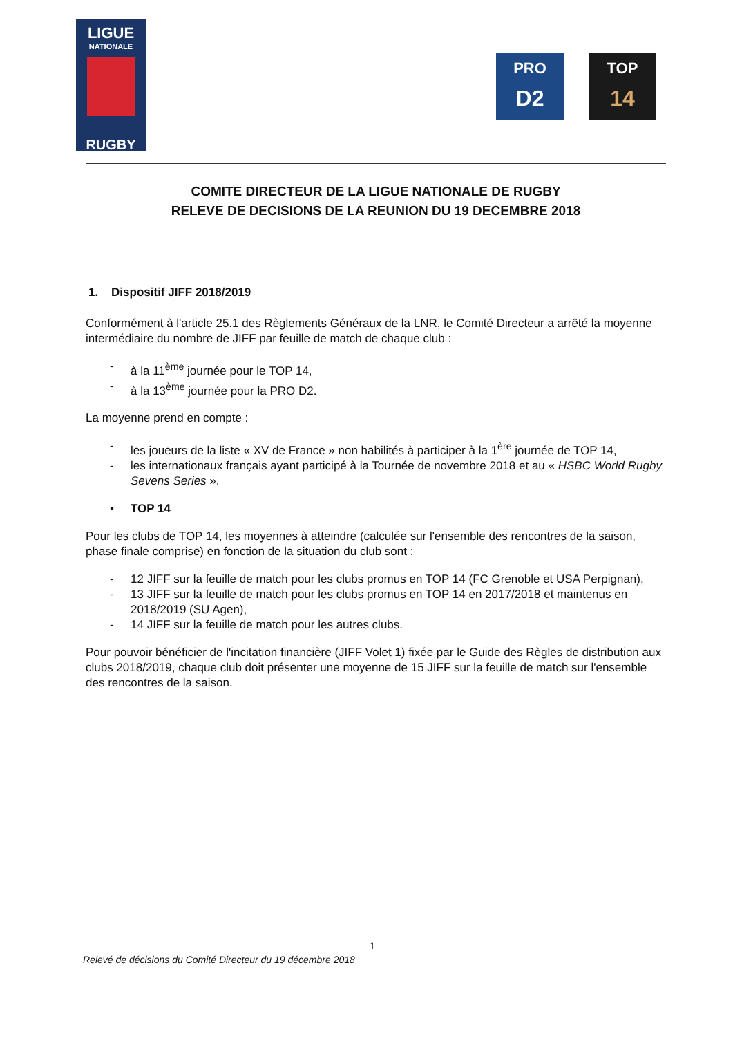LIGUE
NATIONALE
RUGBY
PRO
D2
TOP
14
COMITE DIRECTEUR DE LA LIGUE NATIONALE DE RUGBY
RELEVE DE DECISIONS DE LA REUNION DU 19 DECEMBRE 2018
1. Dispositif JIFF 2018/2019
Conformément à l'article 25.1 des Règlements Généraux de la LNR, le Comité Directeur a arrêté la moyenne intermédiaire du nombre de JIFF par feuille de match de chaque club :
- à la 11<sup>ème</sup> journée pour le TOP 14,
- à la 13<sup>ème</sup> journée pour la PRO D2.
La moyenne prend en compte :
- les joueurs de la liste « XV de France » non habilités à participer à la 1<sup>ère</sup> journée de TOP 14,
- les internationaux français ayant participé à la Tournée de novembre 2018 et au « HSBC World Rugby Sevens Series ».
▪ TOP 14
Pour les clubs de TOP 14, les moyennes à atteindre (calculée sur l'ensemble des rencontres de la saison, phase finale comprise) en fonction de la situation du club sont :
- 12 JIFF sur la feuille de match pour les clubs promus en TOP 14 (FC Grenoble et USA Perpignan),
- 13 JIFF sur la feuille de match pour les clubs promus en TOP 14 en 2017/2018 et maintenus en 2018/2019 (SU Agen),
- 14 JIFF sur la feuille de match pour les autres clubs.
Pour pouvoir bénéficier de l'incitation financière (JIFF Volet 1) fixée par le Guide des Règles de distribution aux clubs 2018/2019, chaque club doit présenter une moyenne de 15 JIFF sur la feuille de match sur l'ensemble des rencontres de la saison.
1
Relevé de décisions du Comité Directeur du 19 décembre 2018